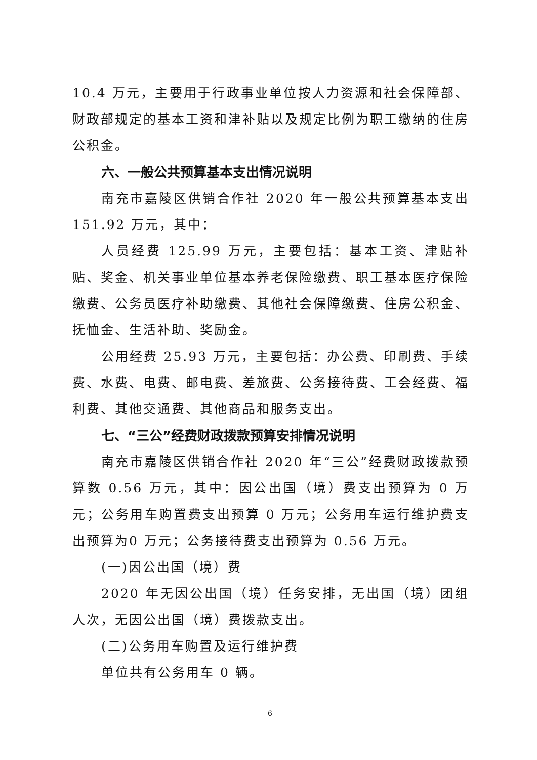10.4 万元，主要用于行政事业单位按人力资源和社会保障部、财政部规定的基本工资和津补贴以及规定比例为职工缴纳的住房公积金。
六、一般公共预算基本支出情况说明
南充市嘉陵区供销合作社 2020 年一般公共预算基本支出151.92 万元，其中：
人员经费 125.99 万元，主要包括：基本工资、津贴补贴、奖金、机关事业单位基本养老保险缴费、职工基本医疗保险缴费、公务员医疗补助缴费、其他社会保障缴费、住房公积金、抚恤金、生活补助、奖励金。
公用经费 25.93 万元，主要包括：办公费、印刷费、手续费、水费、电费、邮电费、差旅费、公务接待费、工会经费、福利费、其他交通费、其他商品和服务支出。
七、“三公”经费财政拨款预算安排情况说明
南充市嘉陵区供销合作社 2020 年“三公”经费财政拨款预算数 0.56 万元，其中：因公出国（境）费支出预算为 0 万元；公务用车购置费支出预算 0 万元；公务用车运行维护费支出预算为0 万元；公务接待费支出预算为 0.56 万元。
(一)因公出国（境）费
2020 年无因公出国（境）任务安排，无出国（境）团组人次，无因公出国（境）费拨款支出。
(二)公务用车购置及运行维护费
单位共有公务用车 0 辆。
6